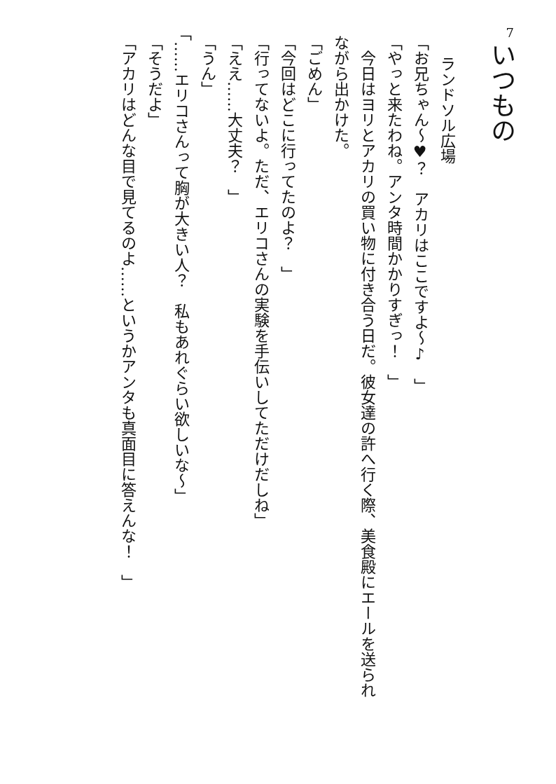7
いつもの
ランドソル広場
「お兄ちゃん～♥？　アカリはここですよ～♪　」
「やっと来たわね。アンタ時間かかりすぎっ！　」
今日はヨリとアカリの買い物に付き合う日だ。彼女達の許へ行く際、美食殿にエールを送られながら出かけた。
「ごめん」
「今回はどこに行ってたのよ？　」
「行ってないよ。ただ、エリコさんの実験を手伝いしてただけだしね」
「ええ……大丈夫？　」
「うん」
「……エリコさんって胸が大きい人？　私もあれぐらい欲しいな～」
「そうだよ」
「アカリはどんな目で見てるのよ……というかアンタも真面目に答えんな！　」